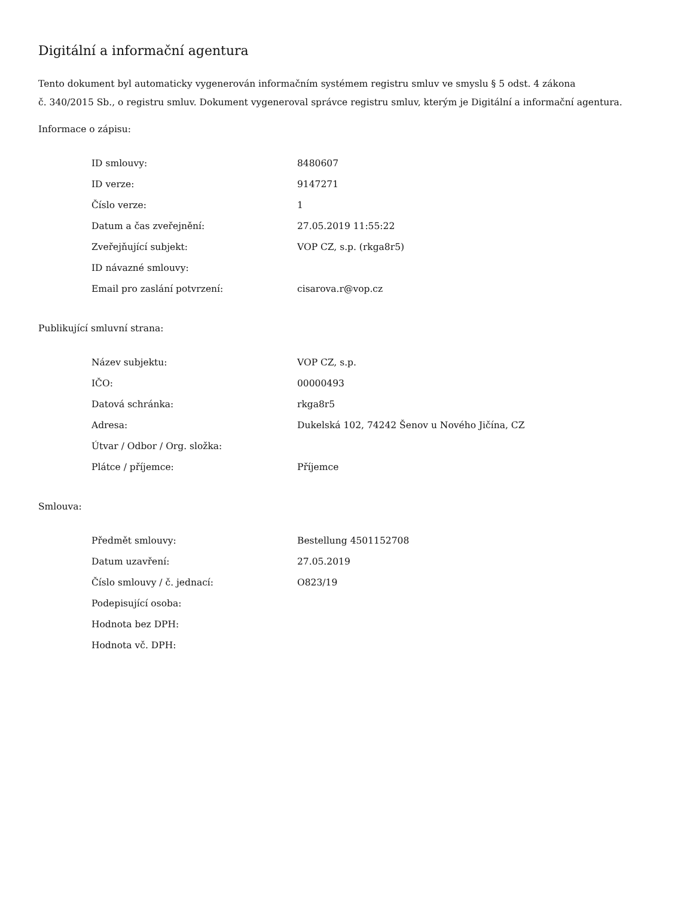Digitální a informační agentura
Tento dokument byl automaticky vygenerován informačním systémem registru smluv ve smyslu § 5 odst. 4 zákona
č. 340/2015 Sb., o registru smluv. Dokument vygeneroval správce registru smluv, kterým je Digitální a informační agentura.
Informace o zápisu:
| ID smlouvy: | 8480607 |
| ID verze: | 9147271 |
| Číslo verze: | 1 |
| Datum a čas zveřejnění: | 27.05.2019 11:55:22 |
| Zveřejňující subjekt: | VOP CZ, s.p. (rkga8r5) |
| ID návazné smlouvy: | |
| Email pro zaslání potvrzení: | cisarova.r@vop.cz |
Publikující smluvní strana:
| Název subjektu: | VOP CZ, s.p. |
| IČO: | 00000493 |
| Datová schránka: | rkga8r5 |
| Adresa: | Dukelská 102, 74242 Šenov u Nového Jičína, CZ |
| Útvar / Odbor / Org. složka: | |
| Plátce / příjemce: | Příjemce |
Smlouva:
| Předmět smlouvy: | Bestellung 4501152708 |
| Datum uzavření: | 27.05.2019 |
| Číslo smlouvy / č. jednací: | O823/19 |
| Podepisující osoba: | |
| Hodnota bez DPH: | |
| Hodnota vč. DPH: | |